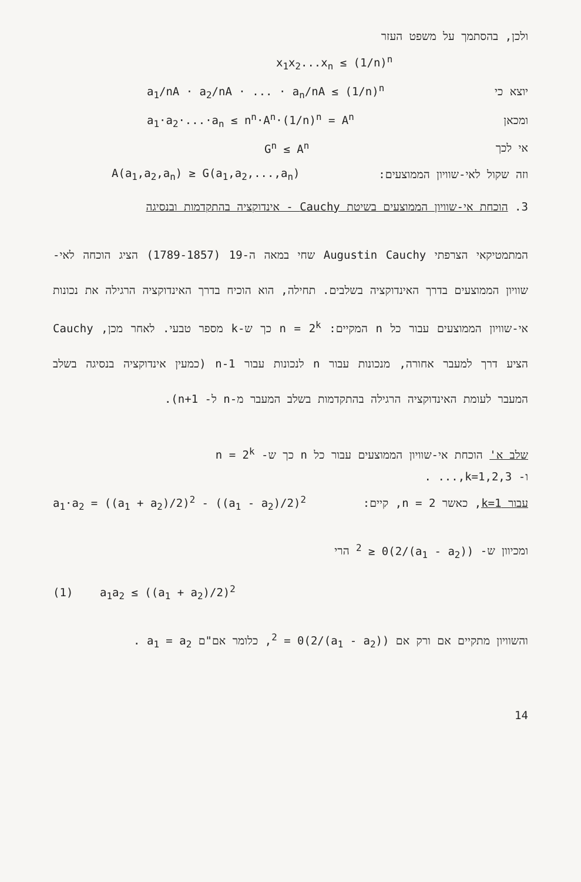ולכן, בהסתמך על משפט העזר
x<sub>1</sub>x<sub>2</sub>...x<sub>n</sub> ≤ (1/n)<sup>n</sup>
יוצא כי a<sub>1</sub>/nA · a<sub>2</sub>/nA · ... · a<sub>n</sub>/nA ≤ (1/n)<sup>n</sup>
ומכאן a<sub>1</sub>·a<sub>2</sub>·...·a<sub>n</sub> ≤ n<sup>n</sup>·A<sup>n</sup>·(1/n)<sup>n</sup> = A<sup>n</sup>
אי לכך G<sup>n</sup> ≤ A<sup>n</sup>
וזה שקול לאי-שוויון הממוצעים: A(a<sub>1</sub>,a<sub>2</sub>,a<sub>n</sub>) ≥ G(a<sub>1</sub>,a<sub>2</sub>,...,a<sub>n</sub>)
3. הוכחת אי-שוויון הממוצעים בשיטת Cauchy - אינדוקציה בהתקדמות ובנסיגה
המתמטיקאי הצרפתי Augustin Cauchy שחי במאה ה-19 (1789-1857) הציג הוכחה לאי- שוויון הממוצעים בדרך האינדוקציה בשלבים. תחילה, הוא הוכיח בדרך האינדוקציה הרגילה את נכונות אי-שוויון הממוצעים עבור כל n המקיים: n = 2<sup>k</sup> כך ש-k מספר טבעי. לאחר מכן, Cauchy הציע דרך למעבר אחורה, מנכונות עבור n לנכונות עבור n-1 (כמעין אינדוקציה בנסיגה בשלב המעבר לעומת האינדוקציה הרגילה בהתקדמות בשלב המעבר מ-n ל- n+1).
שלב א' הוכחת אי-שוויון הממוצעים עבור כל n כך ש- n = 2<sup>k</sup>
ו- k=1,2,3,... .
עבור k=1, כאשר n = 2, קיים: a<sub>1</sub>·a<sub>2</sub> = ((a<sub>1</sub> + a<sub>2</sub>)/2)<sup>2</sup> - ((a<sub>1</sub> - a<sub>2</sub>)/2)<sup>2</sup>
ומכיוון ש- ((a<sub>1</sub> - a<sub>2</sub>)/2)<sup>2</sup> ≥ 0 הרי
(1) a<sub>1</sub>a<sub>2</sub> ≤ ((a<sub>1</sub> + a<sub>2</sub>)/2)<sup>2</sup>
והשוויון מתקיים אם ורק אם ((a<sub>1</sub> - a<sub>2</sub>)/2)<sup>2</sup> = 0, כלומר אם"ם a<sub>1</sub> = a<sub>2</sub> .
14